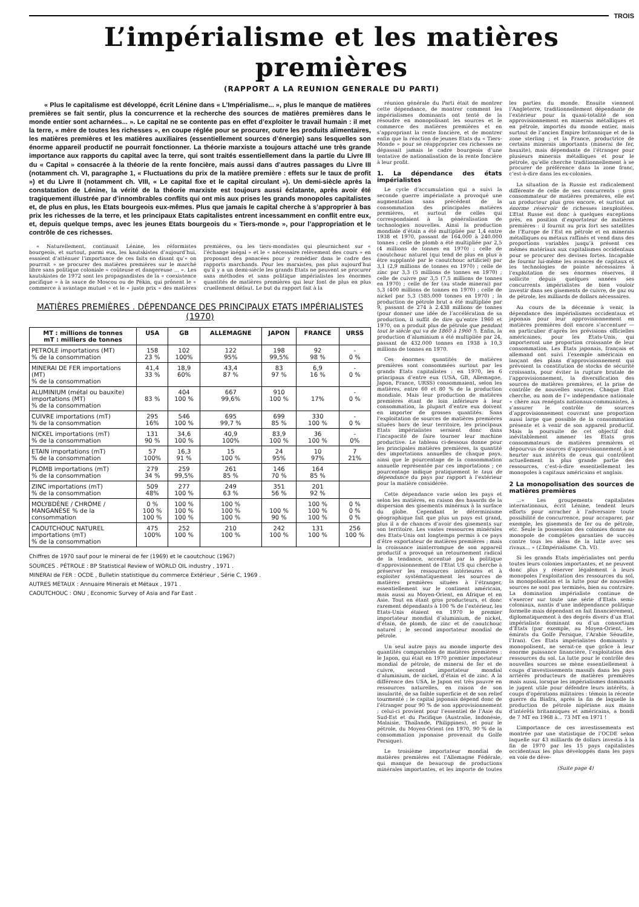TROIS
L’impérialisme et les matières premières
(RAPPORT A LA REUNION GENERALE DU PARTI)
« Plus le capitalisme est développé, écrit Lénine dans « L’Impérialisme... », plus le manque de matières premières se fait sentir, plus la concurrence et la recherche des sources de matières premières dans le monde entier sont acharnées... ». Le capital ne se contente pas en effet d’exploiter le travail humain : il met la terre, « mère de toutes les richesses », en coupe réglée pour se procurer, outre les produits alimentaires, les matières premières et les matières auxiliaires (essentiellement sources d’énergie) sans lesquelles son énorme appareil productif ne pourrait fonctionner. La théorie marxiste a toujours attaché une très grande importance aux rapports du capital avec la terre, qui sont traités essentiellement dans la partie du Livre III du « Capital » consacrée à la théorie de la rente foncière, mais aussi dans d’autres passages du Livre III (notamment ch. VI, paragraphe 1, « Fluctuations du prix de la matière première : effets sur le taux de profit ») et du Livre II (notamment ch. VIII, « Le capital fixe et le capital circulant »). Un demi-siècle après la constatation de Lénine, la vérité de la théorie marxiste est toujours aussi éclatante, après avoir été tragiquement illustrée par d’innombrables conflits qui ont mis aux prises les grands monopoles capitalistes et, de plus en plus, les Etats bourgeois eux-mêmes. Plus que jamais le capital cherche à s’approprier à bas prix les richesses de la terre, et les principaux Etats capitalistes entrent incessamment en conflit entre eux, et, depuis quelque temps, avec les jeunes Etats bourgeois du « Tiers-monde », pour l’appropriation et le contrôle de ces richesses.
« Naturellement, continuait Lénine, les réformistes bourgeois, et surtout, parmi eux, les kautskistes d’aujourd’hui, essaient d’atténuer l’importance de ces faits en disant qu’« on pourrait » se procurer des matières premières sur le marché libre sans politique coloniale « coûteuse et dangereuse ... ». Les kautskistes de 1972 sont les propagandistes de la « coexistence pacifique » à la sauce de Moscou ou de Pékin, qui prônent le « commerce à avantage mutuel » et le « juste prix » des matières premières, ou les tiers-mondistes qui pleurnichent sur « l’échange inégal » et le « nécessaire relèvement des cours » en proposant des panacées pour y remédier dans le cadre des rapports marchands. Pour les marxistes, pas plus aujourd’hui qu’il y a un demi-siècle les grands Etats ne peuvent se procurer sans méthodes et sans politique impérialistes les énormes quantités de matières premières qui leur font de plus en plus cruellement défaut. Le but du rapport fait à la
MATIÈRES PREMIÈRES . DÉPENDANCE DES PRINCIPAUX ETATS IMPÉRIALISTES (1970)
| MT : millions de tonnes mT : milliers de tonnes | USA | GB | ALLEMAGNE | JAPON | FRANCE | URSS |
| --- | --- | --- | --- | --- | --- | --- |
| PETROLE importations (MT) % de la consommation | 158 23 % | 102 100% | 122 95% | 198 99,5% | 92 98 % | - 0 % |
| MINERAI DE FER importations (MT) % de la consommation | 41,4 33 % | 18,9 60% | 43,4 87 % | 83 97 % | 6,9 16 % | - 0 % |
| ALUMINIUM (métal ou bauxite) importations (MT) % de la consommation | 83 % | 404 100 % | 667 99,6% | 910 100 % | 17% | - 0 % |
| CUIVRE importations (mT) % de la consommation | 295 16% | 546 100 % | 695 99,7 % | 699 85 % | 330 100 % | - 0 % |
| NICKEL importations (mT) % de la consommation | 131 90 % | 34,6 100 % | 40,9 100% | 83,9 100 % | 36 100 % | - 0% |
| ETAIN importations (mT) % de la consommation | 57 100% | 16,3 91 % | 15 100 % | 24 95% | 10 97% | 7 21% |
| PLOMB importations (mT) % de la consommation | 279 34 % | 259 99,5% | 261 85 % | 146 70 % | 164 85 % | |
| ZINC importations (mT) % de la consommation | 509 48% | 277 100 % | 249 63 % | 351 56 % | 201 92 % | |
| MOLYBDÈNE / CHROME / MANGANÈSE % de la consommation | 0 % 100 % 100 % | 100 % 100 % 100 % | 100 % 100 % 100 % | 100 % 90 % | 100 % 100 % 100 % | 0 % 0 % 0 % |
| CAOUTCHOUC NATUREL importations (mT) % de la consommation | 475 100% | 252 100 % | 210 100 % | 242 100 % | 131 100 % | 256 100 % |
Chiffres de 1970 sauf pour le minerai de fer (1969) et le caoutchouc (1967)
SOURCES . PÉTROLE : BP Statistical Review of WORLD OIL industry , 1971 .
MINERAI de FER : OCDE , Bulletin statistique du commerce Extérieur , Série C, 1969 .
AUTRES MÉTAUX : Annuaire Minerais et Métaux , 1971 .
CAOUTCHOUC : ONU , Economic Survey of Asia and Far East .
réunion générale du Parti était de montrer cette dépendance, de montrer comment les impérialismes dominants ont tenté de la résoudre en monopolisant les sources et le commerce des matières premières et en s’appropriant la rente foncière, et de montrer enfin que la réaction de jeunes Etats du « Tiers-Monde » pour se réapproprier ces richesses ne dépassait jamais le cadre bourgeois d’une tentative de nationalisation de la rente foncière à leur profit.
1. La dépendance des états impérialistes
Le cycle d’accumulation qui a suivi la seconde guerre impérialiste a provoqué une augmentation sans précédent de la consommation des principales matières premières, et surtout de celles qui correspondaient à la généralisation de technologies nouvelles. Ainsi la production mondiale d’étain a été multipliée par 1,4 entre 1938 et 1970, passant de 164.000 à 240.000 tonnes ; celle de plomb a été multipliée par 2,5 (4 millions de tonnes en 1970) ; celle de caoutchouc naturel (qui tend de plus en plus à être supplanté par le caoutchouc artificiel) par 3,1 (2,9 millions de tonnes en 1970) ; celle de zinc par 3,3 (5 millions de tonnes en 1970) ; celle de cuivre par 3,5 (7,5 millions de tonnes en 1970) ; celle de fer (au stade minerai) par 5,3 (400 millions de tonnes en 1970) ; celle de nickel par 5,3 (585.000 tonnes en 1970) ; la production de pétrole brut a été multipliée par 9, passant de 274 à 2.438 millions de tonnes (pour donner une idée de l’accélération de sa production, il suffit de dire qu’entre 1960 et 1970, on a produit plus de pétrole que pendant tout le siècle qui va de 1860 à 1960 !). Enfin, la production d’aluminium a été multipliée par 24, passant de 432.000 tonnes en 1938 à 10,3 millions de tonnes en 1970.
Ces énormes quantités de matières premières sont consommées surtout par les grands Etats capitalistes : en 1970, les 6 principaux d’entre eux (USA, GB, Allemagne, Japon, France, URSS) consommaient, selon les matières, entre 60 et 80 % de la production mondiale. Mais leur production de matières premières étant de loin inférieure à leur consommation, la plupart d’entre eux doivent en importer de grosses quantités. Sans l’exploitation de sources de matières premières situées hors de leur territoire, les principaux Etats impérialistes seraient donc dans l’incapacité de faire tourner leur machine productive. Le tableau ci-dessous donne pour les principales matières premières, la quantité des importations annuelles de chaque pays, ainsi que le pourcentage de la consommation annuelle représentée par ces importations ; ce pourcentage indique pratiquement le taux de dépendance du pays par rapport à l’extérieur pour la matière considérée.
Cette dépendance varie selon les pays et selon les matières, en raison des hasards de la dispersion des gisements minéraux à la surface du globe. Cependant le déterminisme géographique fait que plus un pays est grand, plus il a de chances d’avoir des gisements sur son territoire. Les vastes ressources minérales des Etats-Unis ont longtemps permis à ce pays d’être exportateur de matières premières ; mais la croissance ininterrompue de son appareil productif a provoqué un retournement radical de la tendance, accentué par la politique d’approvisionnement de l’Etat US qui cherche à préserver les ressources intérieures et à exploiter systématiquement les sources de matières premières situées à l’étranger, essentiellement sur le continent américain, mais aussi au Moyen-Orient, en Afrique et en Asie. Tout en étant gros producteurs, et donc rarement dépendants à 100 % de l’extérieur, les Etats-Unis étaient en 1970 le premier importateur mondial d’aluminium, de nickel, d’étain, de plomb, de zinc et de caoutchouc naturel ; le second importateur mondial de pétrole.
Un seul autre pays au monde importe des quantités comparables de matières premières : le Japon, qui était en 1970 premier importateur mondial de pétrole, de minerai de fer et de cuivre, second importateur mondial d’aluminium, de nickel, d’étain et de zinc. A la différence des USA, le Japon est très pauvre en ressources naturelles, en raison de son insularité, de sa faible superficie et de son relief tourmenté ; le capital japonais dépend donc de l’étranger pour 90 % de son approvisionnement ; celui-ci provient pour l’essentiel de l’Asie du Sud-Est et du Pacifique (Australie, Indonésie, Malaisie, Thaïlande, Philippines), et pour le pétrole, du Moyen-Orient (en 1970, 90 % de la consommation japonaise provenait du Golfe Persique).
Le troisième importateur mondial de matières premières est l’Allemagne Fédérale, qui manque de beaucoup de productions minérales importantes, et les importe de toutes les parties du monde. Ensuite viennent l’Angleterre, traditionnellement dépendante de l’extérieur pour la quasi-totalité de son approvisionnement en minerais métalliques et en pétrole, importés du monde entier, mais surtout de l’ancien Empire britannique et de la zone sterling ; et la France, productrice de certains minerais importants (minerai de fer, bauxite), mais dépendante de l’étranger pour plusieurs minerais métalliques et pour le pétrole, qu’elle cherche traditionnellement à se procurer de préférence dans la zone franc, c’est-à-dire dans les ex-colonies.
La situation de la Russie est radicalement différente de celle de ses concurrents : gros consommateur de matières premières, elle est un producteur plus gros encore, et surtout un énorme réservoir de richesses inexploitées. L’Etat Russe est donc à quelques exceptions près, en position d’exportateur de matières premières : il fournit au prix fort ses satellites de l’Europe de l’Est en pétrole et en minerais métalliques ou métaux raffinés et vend dans des proportions variables jusqu’à présent ces mêmes matériaux aux capitalismes occidentaux pour se procurer des devises fortes. Incapable de fournir lui-même les avances de capitaux et les technologies de pointe nécessaires à l’exploitation de ses énormes réserves, il sollicite depuis quelques années ses concurrents impérialistes de bien vouloir investir dans ses gisements de cuivre, de gaz ou de pétrole, les milliards de dollars nécessaires.
Au cours de la décennie à venir, la dépendance des impérialismes occidentaux et japonais pour leur approvisionnement en matières premières doit encore s’accentuer — en particulier d’après les prévisions officielles américaines, pour les Etats-Unis, qui importeront une proportion croissante de leur consommation. Les Etats japonais, français et allemand ont suivi l’exemple américain en lançant des plans d’approvisionnement qui prévoient la constitution de stocks de sécurité croissants, pour éviter la rupture brutale de l’approvisionnement, la diversification des sources de matières premières, et la prise de contrôle de nouvelles sources. Chaque Etat cherche, au nom de l’« indépendance nationale » chère aux renégats nationaux-communistes, à s’assurer le contrôle de sources d’approvisionnement couvrant une proportion aussi large que possible de la consommation présente et à venir de son appareil productif. Mais la poursuite de cet objectif doit inévitablement amener les Etats gros consommateurs de matières premières et dépourvus de sources d’approvisionnement à se heurter aux intérêts de ceux qui contrôlent actuellement la plus grande partie des ressources, c’est-à-dire essentiellement les monopoles à capitaux américains et anglais.
2 La monopolisation des sources de matières premières
...« Les groupements capitalistes internationaux, écrit Lénine, tendent leurs efforts pour arracher à l’adversaire toute possibilité de concurrence, pour accaparer, par exemple, les gisements de fer ou de pétrole, etc. Seule la possession des colonies donne au monopole de complètes garanties de succès contre tous les aléas de la lutte avec ses rivaux... » (L’Impérialisme. Ch. VI).
Si les grands Etats impérialistes ont perdu toutes leurs colonies importantes, et ne peuvent donc plus y réserver légalement à leurs monopoles l’exploitation des ressources du sol, la monopolisation et la lutte pour de nouvelles sources ne sont pas terminés, bien au contraire. La domination impérialiste continue de s’exercer sur toute une série d’Etats semi-coloniaux, nantis d’une indépendance politique formelle mais dépendant en fait financièrement, diplomatiquement à des degrés divers d’un Etat impérialiste dominant ou d’un consortium d’Etats (par exemple, au Moyen-Orient, les émirats du Golfe Persique, l’Arabie Séoudite, l’Iran). Ces Etats impérialistes dominants y monopolisent, ne serait-ce que grâce à leur énorme puissance financière, l’exploitation des ressources du sol. La lutte pour le contrôle des nouvelles sources se mène essentiellement à coups d’investissements massifs dans les pays arriérés producteurs de matières premières mais aussi, lorsque les impérialismes dominants le jugent utile pour défendre leurs intérêts, à coups d’opérations militaires : témoin la récente guerre du Biafra, après la fin de laquelle la production de pétrole nigériane aux mains d’intérêts britanniques et américains, a bondi de 7 MT en 1968 à... 73 MT en 1971 !
L’importance de ces investissements est montrée par une statistique de l’OCDE selon laquelle sur 43 milliards de dollars investis à la fin de 1970 par les 15 pays capitalistes occidentaux les plus développés dans les pays en voie de déve-
(Suite page 4)